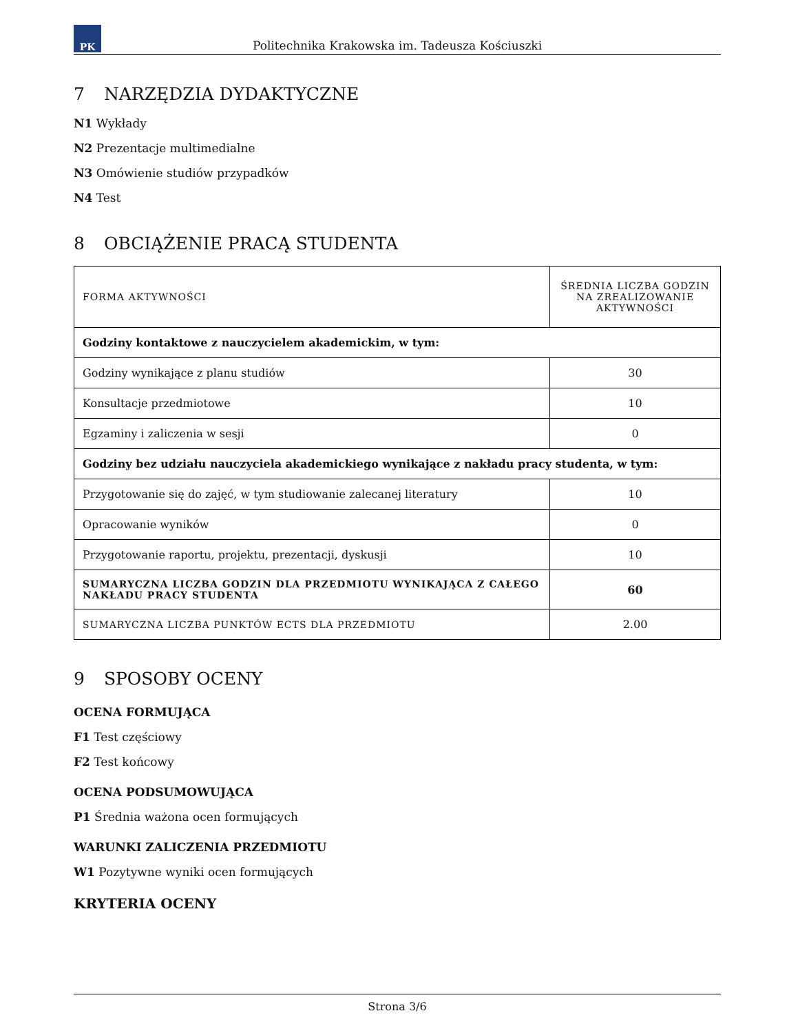PK
Politechnika Krakowska im. Tadeusza Kościuszki
7 NARZĘDZIA DYDAKTYCZNE
N1 Wykłady
N2 Prezentacje multimedialne
N3 Omówienie studiów przypadków
N4 Test
8 OBCIĄŻENIE PRACĄ STUDENTA
| FORMA AKTYWNOŚCI | ŚREDNIA LICZBA GODZIN NA ZREALIZOWANIE AKTYWNOŚCI |
| Godziny kontaktowe z nauczycielem akademickim, w tym: | |
| Godziny wynikające z planu studiów | 30 |
| Konsultacje przedmiotowe | 10 |
| Egzaminy i zaliczenia w sesji | 0 |
| Godziny bez udziału nauczyciela akademickiego wynikające z nakładu pracy studenta, w tym: | |
| Przygotowanie się do zajęć, w tym studiowanie zalecanej literatury | 10 |
| Opracowanie wyników | 0 |
| Przygotowanie raportu, projektu, prezentacji, dyskusji | 10 |
| SUMARYCZNA LICZBA GODZIN DLA PRZEDMIOTU WYNIKAJĄCA Z CAŁEGO NAKŁADU PRACY STUDENTA | 60 |
| SUMARYCZNA LICZBA PUNKTÓW ECTS DLA PRZEDMIOTU | 2.00 |
9 SPOSOBY OCENY
OCENA FORMUJĄCA
F1 Test częściowy
F2 Test końcowy
OCENA PODSUMOWUJĄCA
P1 Średnia ważona ocen formujących
WARUNKI ZALICZENIA PRZEDMIOTU
W1 Pozytywne wyniki ocen formujących
KRYTERIA OCENY
Strona 3/6